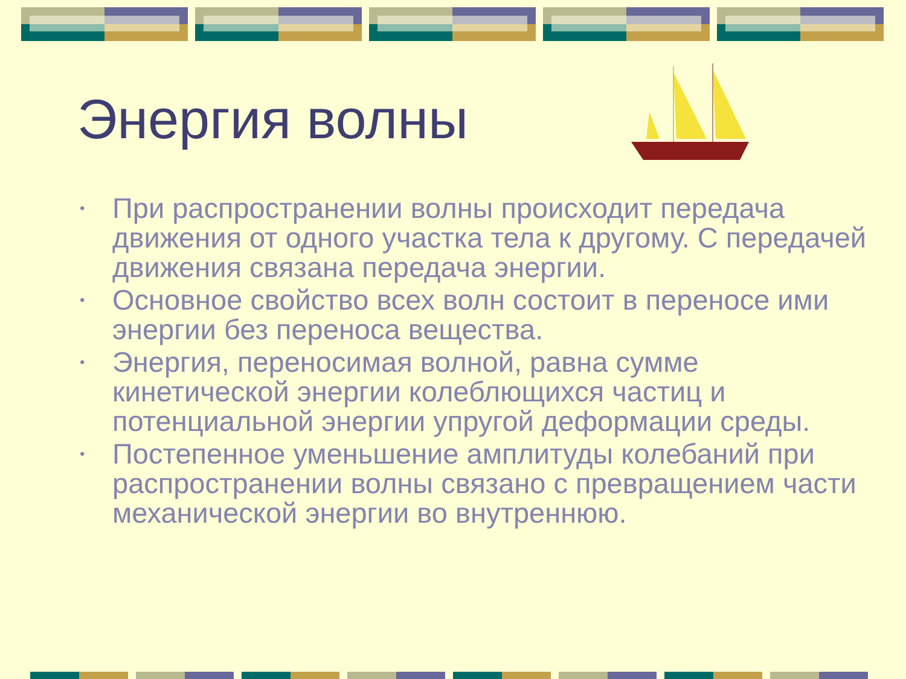Энергия волны
•
При распространении волны происходит передача движения от одного участка тела к другому. С передачей движения связана передача энергии.
•
Основное свойство всех волн состоит в переносе ими энергии без переноса вещества.
•
Энергия, переносимая волной, равна сумме кинетической энергии колеблющихся частиц и потенциальной энергии упругой деформации среды.
•
Постепенное уменьшение амплитуды колебаний при распространении волны связано с превращением части механической энергии во внутреннюю.